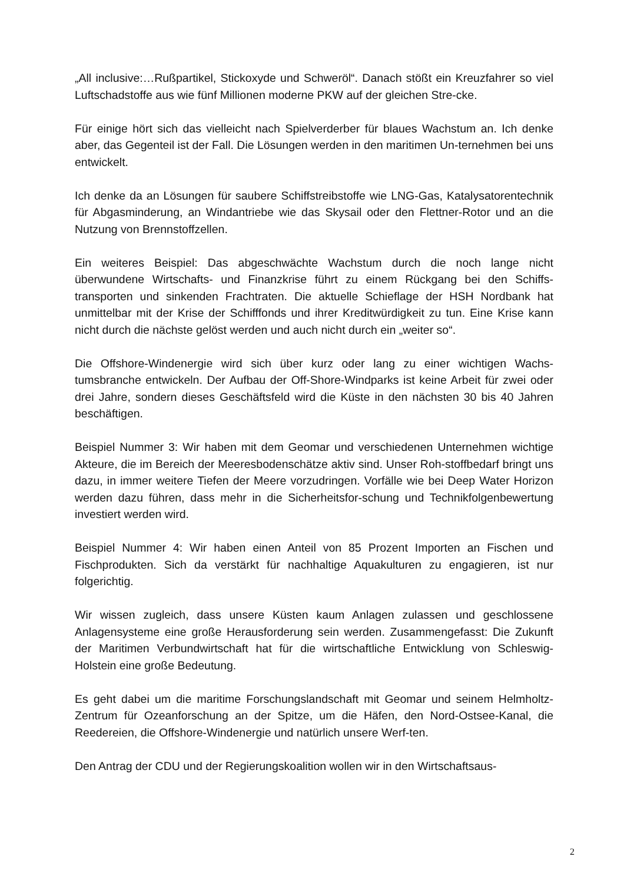„All inclusive:…Rußpartikel, Stickoxyde und Schweröl“. Danach stößt ein Kreuzfahrer so viel Luftschadstoffe aus wie fünf Millionen moderne PKW auf der gleichen Stre-cke.
Für einige hört sich das vielleicht nach Spielverderber für blaues Wachstum an. Ich denke aber, das Gegenteil ist der Fall. Die Lösungen werden in den maritimen Un-ternehmen bei uns entwickelt.
Ich denke da an Lösungen für saubere Schiffstreibstoffe wie LNG-Gas, Katalysatorentechnik für Abgasminderung, an Windantriebe wie das Skysail oder den Flettner-Rotor und an die Nutzung von Brennstoffzellen.
Ein weiteres Beispiel: Das abgeschwächte Wachstum durch die noch lange nicht überwundene Wirtschafts- und Finanzkrise führt zu einem Rückgang bei den Schiffs-transporten und sinkenden Frachtraten. Die aktuelle Schieflage der HSH Nordbank hat unmittelbar mit der Krise der Schifffonds und ihrer Kreditwürdigkeit zu tun. Eine Krise kann nicht durch die nächste gelöst werden und auch nicht durch ein „weiter so“.
Die Offshore-Windenergie wird sich über kurz oder lang zu einer wichtigen Wachs-tumsbranche entwickeln. Der Aufbau der Off-Shore-Windparks ist keine Arbeit für zwei oder drei Jahre, sondern dieses Geschäftsfeld wird die Küste in den nächsten 30 bis 40 Jahren beschäftigen.
Beispiel Nummer 3: Wir haben mit dem Geomar und verschiedenen Unternehmen wichtige Akteure, die im Bereich der Meeresbodenschätze aktiv sind. Unser Roh-stoffbedarf bringt uns dazu, in immer weitere Tiefen der Meere vorzudringen. Vorfälle wie bei Deep Water Horizon werden dazu führen, dass mehr in die Sicherheitsfor-schung und Technikfolgenbewertung investiert werden wird.
Beispiel Nummer 4: Wir haben einen Anteil von 85 Prozent Importen an Fischen und Fischprodukten. Sich da verstärkt für nachhaltige Aquakulturen zu engagieren, ist nur folgerichtig.
Wir wissen zugleich, dass unsere Küsten kaum Anlagen zulassen und geschlossene Anlagensysteme eine große Herausforderung sein werden. Zusammengefasst: Die Zukunft der Maritimen Verbundwirtschaft hat für die wirtschaftliche Entwicklung von Schleswig-Holstein eine große Bedeutung.
Es geht dabei um die maritime Forschungslandschaft mit Geomar und seinem Helmholtz-Zentrum für Ozeanforschung an der Spitze, um die Häfen, den Nord-Ostsee-Kanal, die Reedereien, die Offshore-Windenergie und natürlich unsere Werf-ten.
Den Antrag der CDU und der Regierungskoalition wollen wir in den Wirtschaftsaus-
2